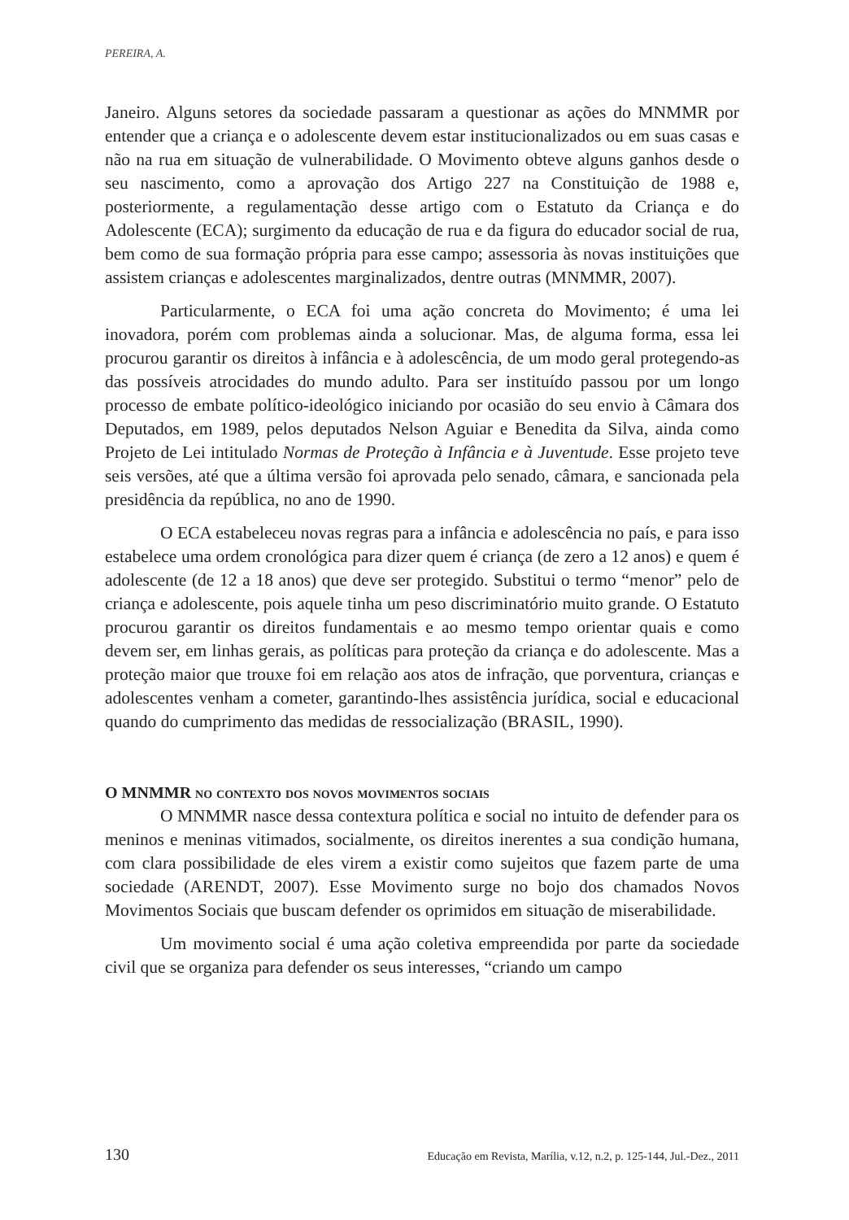PEREIRA, A.
Janeiro. Alguns setores da sociedade passaram a questionar as ações do MNMMR por entender que a criança e o adolescente devem estar institucionalizados ou em suas casas e não na rua em situação de vulnerabilidade. O Movimento obteve alguns ganhos desde o seu nascimento, como a aprovação dos Artigo 227 na Constituição de 1988 e, posteriormente, a regulamentação desse artigo com o Estatuto da Criança e do Adolescente (ECA); surgimento da educação de rua e da figura do educador social de rua, bem como de sua formação própria para esse campo; assessoria às novas instituições que assistem crianças e adolescentes marginalizados, dentre outras (MNMMR, 2007).
Particularmente, o ECA foi uma ação concreta do Movimento; é uma lei inovadora, porém com problemas ainda a solucionar. Mas, de alguma forma, essa lei procurou garantir os direitos à infância e à adolescência, de um modo geral protegendo-as das possíveis atrocidades do mundo adulto. Para ser instituído passou por um longo processo de embate político-ideológico iniciando por ocasião do seu envio à Câmara dos Deputados, em 1989, pelos deputados Nelson Aguiar e Benedita da Silva, ainda como Projeto de Lei intitulado Normas de Proteção à Infância e à Juventude. Esse projeto teve seis versões, até que a última versão foi aprovada pelo senado, câmara, e sancionada pela presidência da república, no ano de 1990.
O ECA estabeleceu novas regras para a infância e adolescência no país, e para isso estabelece uma ordem cronológica para dizer quem é criança (de zero a 12 anos) e quem é adolescente (de 12 a 18 anos) que deve ser protegido. Substitui o termo “menor” pelo de criança e adolescente, pois aquele tinha um peso discriminatório muito grande. O Estatuto procurou garantir os direitos fundamentais e ao mesmo tempo orientar quais e como devem ser, em linhas gerais, as políticas para proteção da criança e do adolescente. Mas a proteção maior que trouxe foi em relação aos atos de infração, que porventura, crianças e adolescentes venham a cometer, garantindo-lhes assistência jurídica, social e educacional quando do cumprimento das medidas de ressocialização (BRASIL, 1990).
O MNMMR no contexto dos novos movimentos sociais
O MNMMR nasce dessa contextura política e social no intuito de defender para os meninos e meninas vitimados, socialmente, os direitos inerentes a sua condição humana, com clara possibilidade de eles virem a existir como sujeitos que fazem parte de uma sociedade (ARENDT, 2007). Esse Movimento surge no bojo dos chamados Novos Movimentos Sociais que buscam defender os oprimidos em situação de miserabilidade.
Um movimento social é uma ação coletiva empreendida por parte da sociedade civil que se organiza para defender os seus interesses, “criando um campo
130 Educação em Revista, Marília, v.12, n.2, p. 125-144, Jul.-Dez., 2011